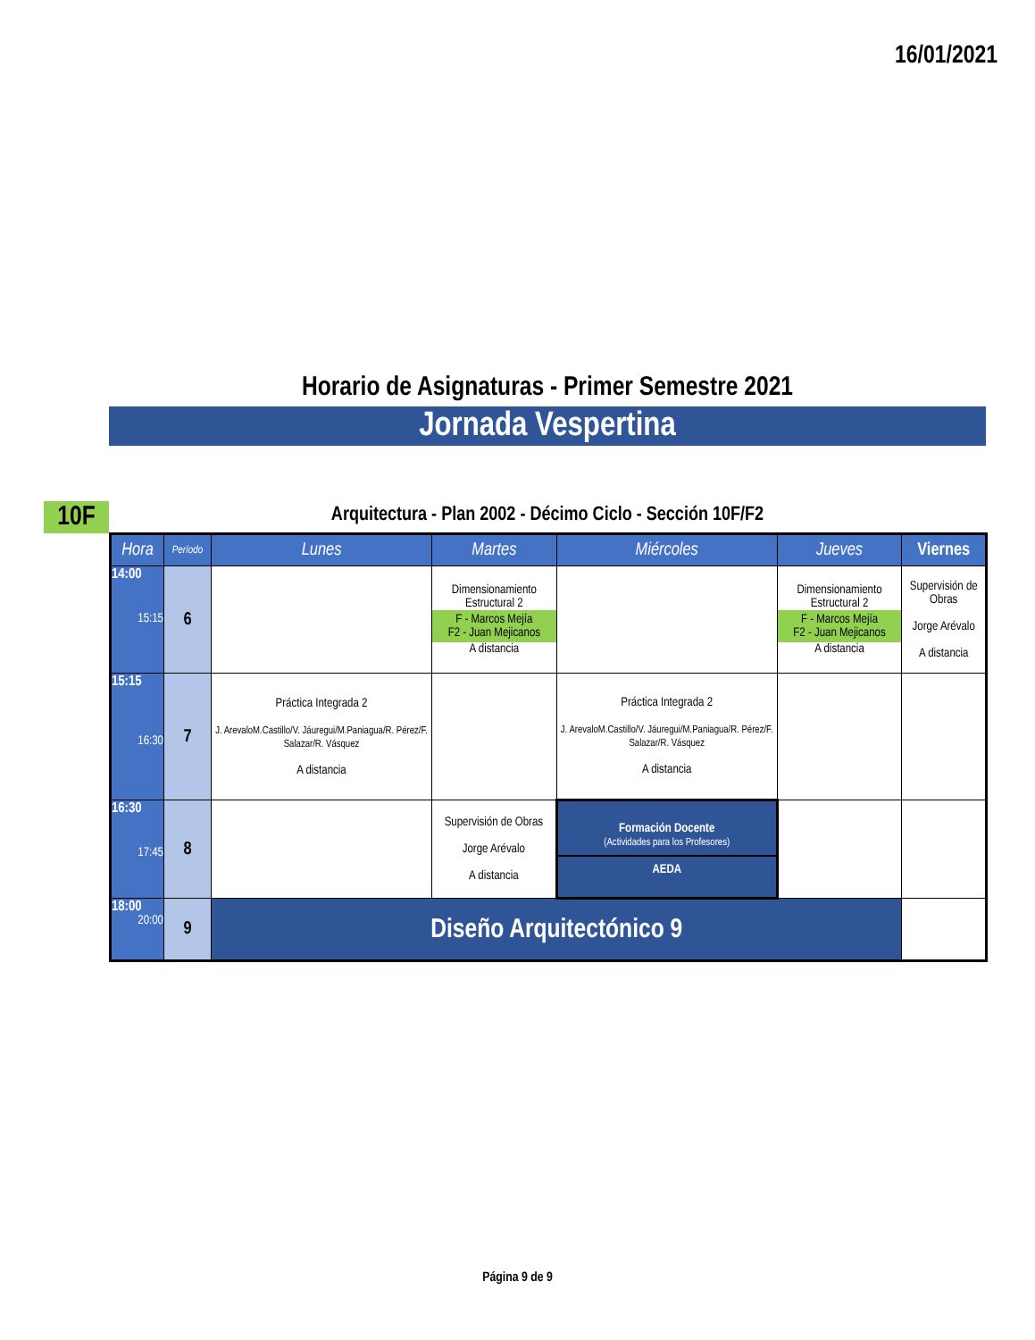16/01/2021
Horario de Asignaturas - Primer Semestre 2021
Jornada Vespertina
10F Arquitectura - Plan 2002 - Décimo Ciclo - Sección 10F/F2
| Hora | Período | Lunes | Martes | Miércoles | Jueves | Viernes |
| --- | --- | --- | --- | --- | --- | --- |
| 14:00 15:15 | 6 | | Dimensionamiento Estructural 2 F - Marcos Mejía F2 - Juan Mejicanos A distancia | | Dimensionamiento Estructural 2 F - Marcos Mejía F2 - Juan Mejicanos A distancia | Supervisión de Obras Jorge Arévalo A distancia |
| 15:15 16:30 | 7 | Práctica Integrada 2 J. ArevaloM.Castillo/V. Jáuregui/M.Paniagua/R. Pérez/F. Salazar/R. Vásquez A distancia | | Práctica Integrada 2 J. ArevaloM.Castillo/V. Jáuregui/M.Paniagua/R. Pérez/F. Salazar/R. Vásquez A distancia | | |
| 16:30 17:45 | 8 | | Supervisión de Obras Jorge Arévalo A distancia | Formación Docente (Actividades para los Profesores) AEDA | | |
| 18:00 20:00 | 9 | Diseño Arquitectónico 9 | | | | |
Página 9 de 9